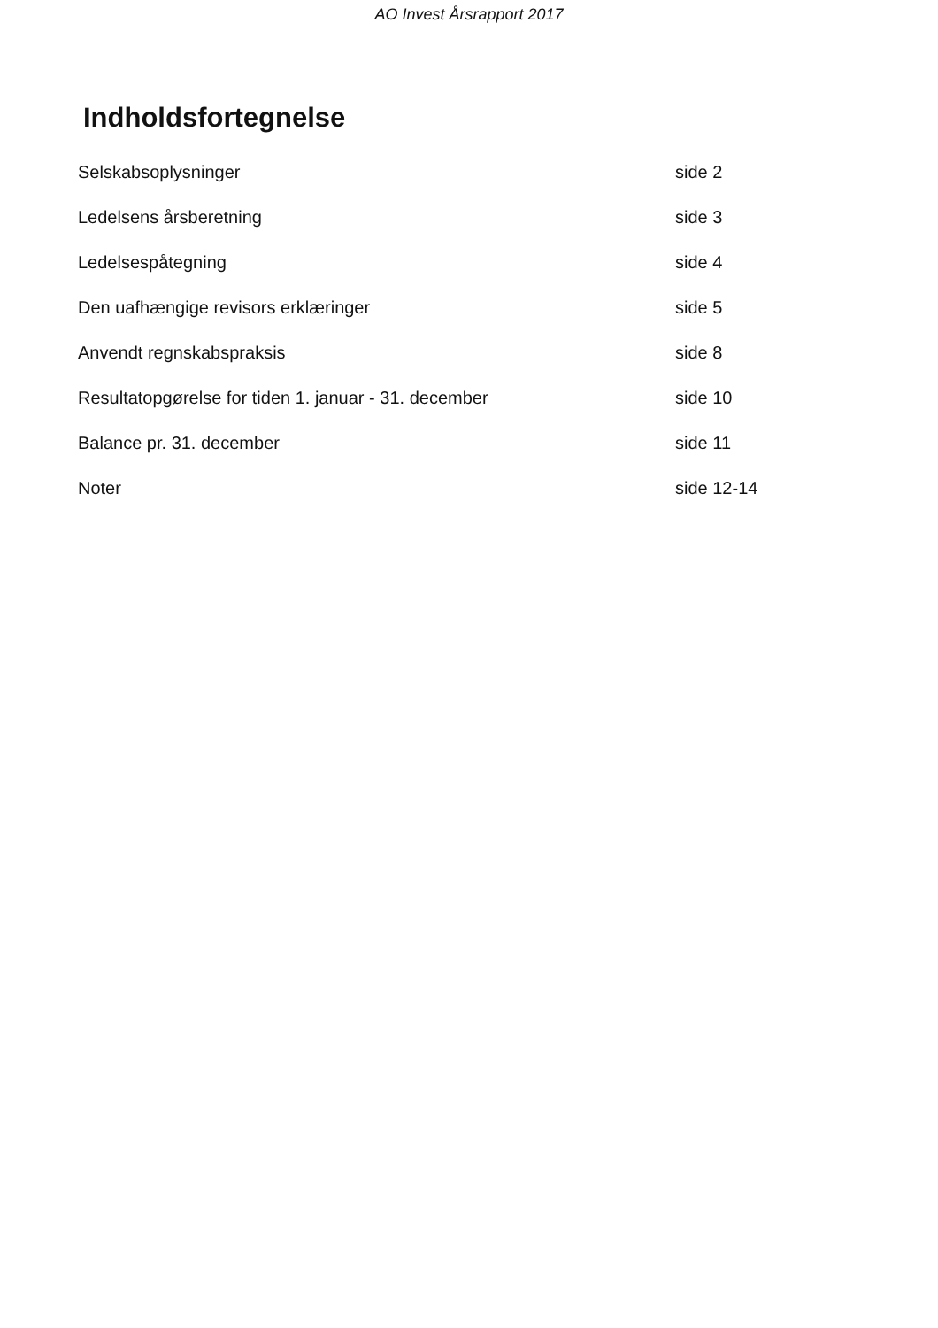AO Invest Årsrapport 2017
Indholdsfortegnelse
| Selskabsoplysninger | side 2 |
| Ledelsens årsberetning | side 3 |
| Ledelsespåtegning | side 4 |
| Den uafhængige revisors erklæringer | side 5 |
| Anvendt regnskabspraksis | side 8 |
| Resultatopgørelse for tiden 1. januar - 31. december | side 10 |
| Balance pr. 31. december | side 11 |
| Noter | side 12-14 |